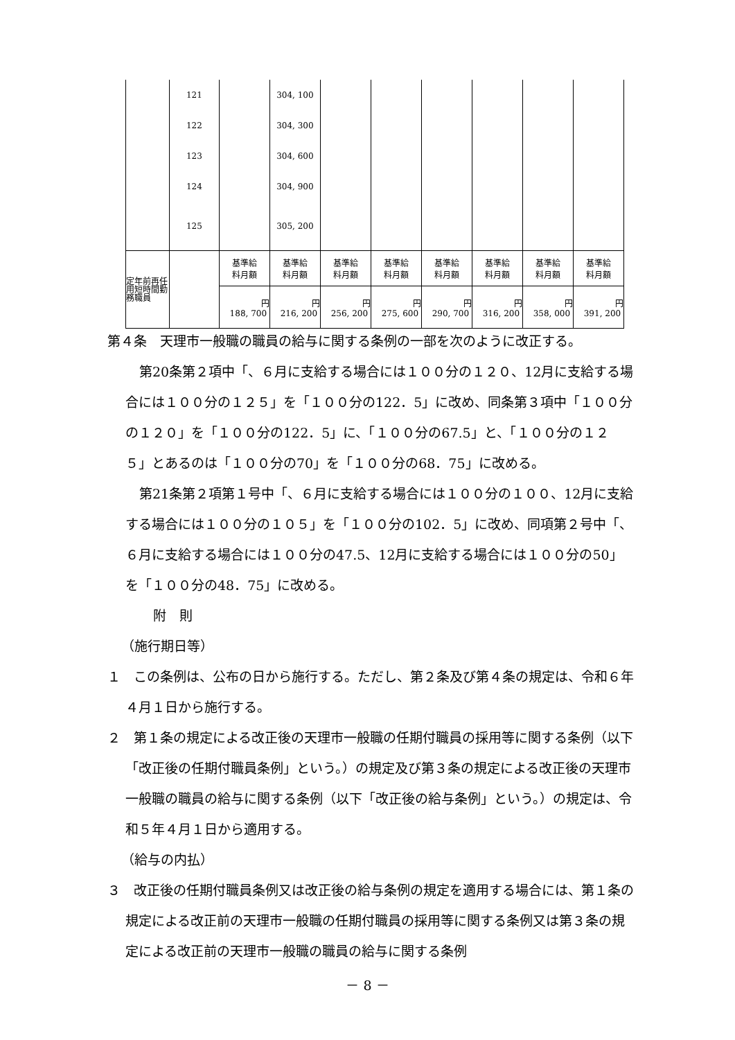| | 121 | | 304, 100 | | | | | | |
| | 122 | | 304, 300 | | | | | | |
| | 123 | | 304, 600 | | | | | | |
| | 124 | | 304, 900 | | | | | | |
| | 125 | | 305, 200 | | | | | | |
| 定年前再任用短時間勤務職員 | | 基準給 料月額 | 基準給 料月額 | 基準給 料月額 | 基準給 料月額 | 基準給 料月額 | 基準給 料月額 | 基準給 料月額 | 基準給 料月額 |
| | | 円 188, 700 | 円 216, 200 | 円 256, 200 | 円 275, 600 | 円 290, 700 | 円 316, 200 | 円 358, 000 | 円 391, 200 |
第４条　天理市一般職の職員の給与に関する条例の一部を次のように改正する。
第20条第２項中「、６月に支給する場合には１００分の１２０、12月に支給する場合には１００分の１２５」を「１００分の122．5」に改め、同条第３項中「１００分の１２０」を「１００分の122．5」に、「１００分の67.5」と、「１００分の１２５」とあるのは「１００分の70」を「１００分の68．75」に改める。
第21条第２項第１号中「、６月に支給する場合には１００分の１００、12月に支給する場合には１００分の１０５」を「１００分の102．5」に改め、同項第２号中「、６月に支給する場合には１００分の47.5、12月に支給する場合には１００分の50」を「１００分の48．75」に改める。
附　則
（施行期日等）
１　この条例は、公布の日から施行する。ただし、第２条及び第４条の規定は、令和６年４月１日から施行する。
２　第１条の規定による改正後の天理市一般職の任期付職員の採用等に関する条例（以下「改正後の任期付職員条例」という。）の規定及び第３条の規定による改正後の天理市一般職の職員の給与に関する条例（以下「改正後の給与条例」という。）の規定は、令和５年４月１日から適用する。
（給与の内払）
３　改正後の任期付職員条例又は改正後の給与条例の規定を適用する場合には、第１条の規定による改正前の天理市一般職の任期付職員の採用等に関する条例又は第３条の規定による改正前の天理市一般職の職員の給与に関する条例
－ 8 －